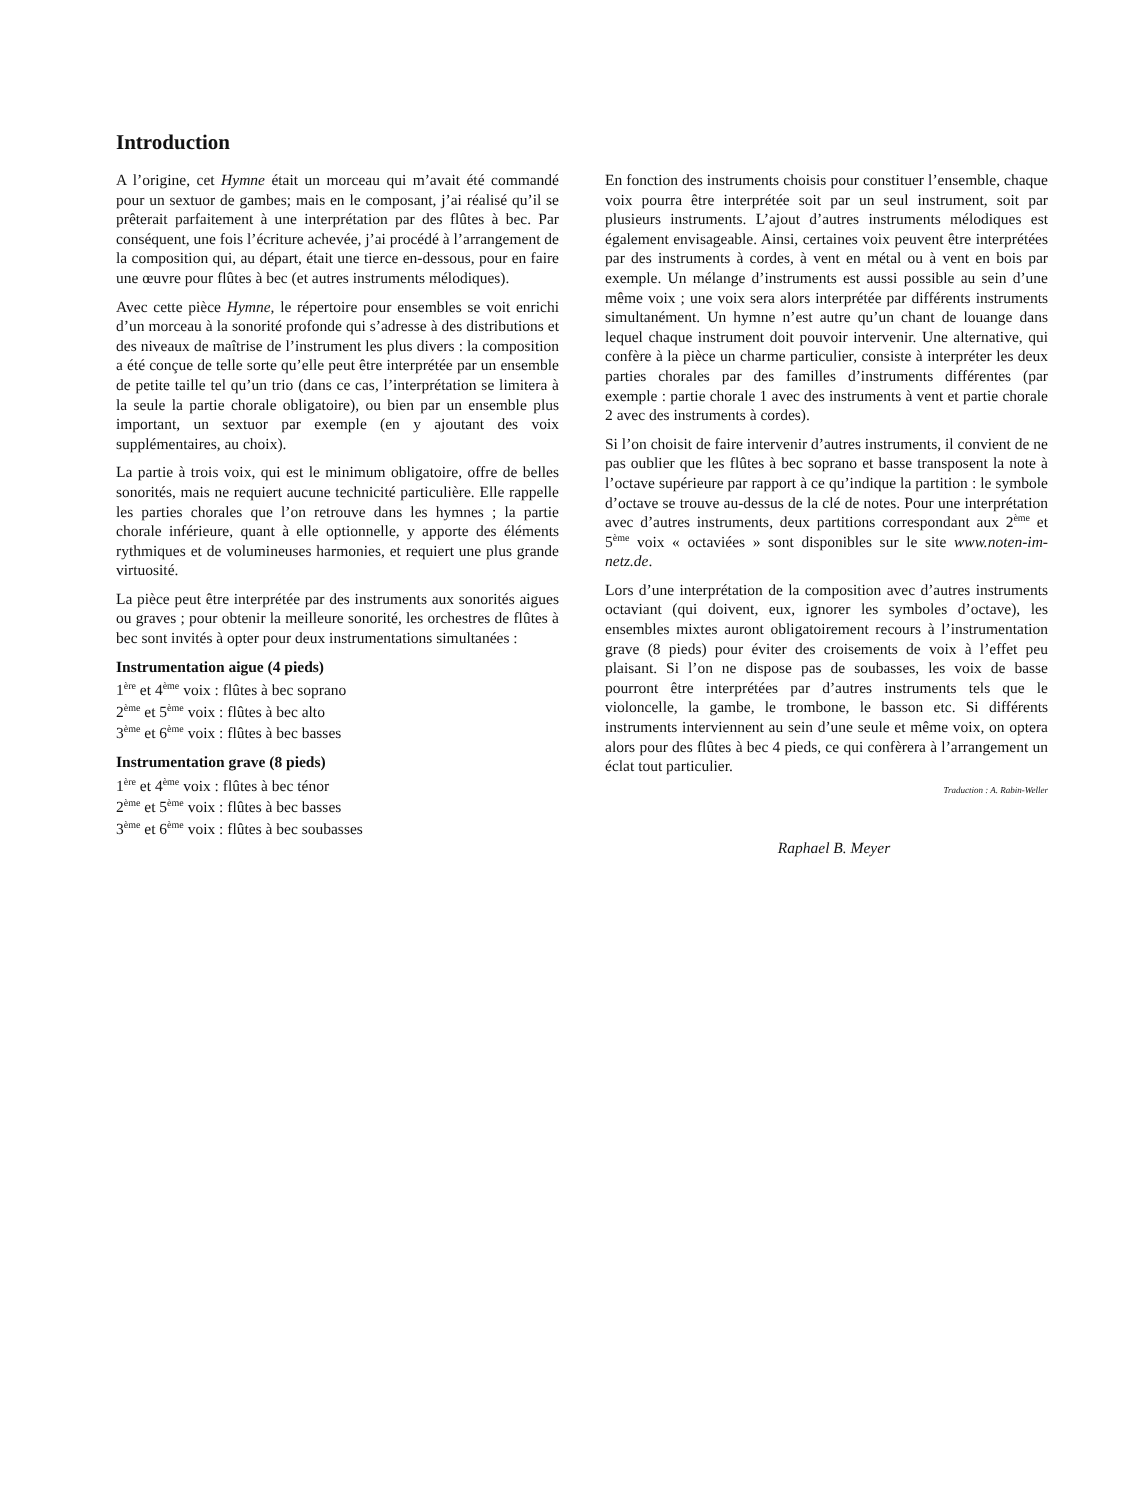Introduction
A l’origine, cet Hymne était un morceau qui m’avait été commandé pour un sextuor de gambes; mais en le composant, j’ai réalisé qu’il se prêterait parfaitement à une interprétation par des flûtes à bec. Par conséquent, une fois l’écriture achevée, j’ai procédé à l’arrangement de la composition qui, au départ, était une tierce en-dessous, pour en faire une œuvre pour flûtes à bec (et autres instruments mélodiques).
Avec cette pièce Hymne, le répertoire pour ensembles se voit enrichi d’un morceau à la sonorité profonde qui s’adresse à des distributions et des niveaux de maîtrise de l’instrument les plus divers : la composition a été conçue de telle sorte qu’elle peut être interprétée par un ensemble de petite taille tel qu’un trio (dans ce cas, l’interprétation se limitera à la seule la partie chorale obligatoire), ou bien par un ensemble plus important, un sextuor par exemple (en y ajoutant des voix supplémentaires, au choix).
La partie à trois voix, qui est le minimum obligatoire, offre de belles sonorités, mais ne requiert aucune technicité particulière. Elle rappelle les parties chorales que l’on retrouve dans les hymnes ; la partie chorale inférieure, quant à elle optionnelle, y apporte des éléments rythmiques et de volumineuses harmonies, et requiert une plus grande virtuosité.
La pièce peut être interprétée par des instruments aux sonorités aigues ou graves ; pour obtenir la meilleure sonorité, les orchestres de flûtes à bec sont invités à opter pour deux instrumentations simultanées :
Instrumentation aigue (4 pieds)
1<sup>ère</sup> et 4<sup>ème</sup> voix : flûtes à bec soprano
2<sup>ème</sup> et 5<sup>ème</sup> voix : flûtes à bec alto
3<sup>ème</sup> et 6<sup>ème</sup> voix : flûtes à bec basses
Instrumentation grave (8 pieds)
1<sup>ère</sup> et 4<sup>ème</sup> voix : flûtes à bec ténor
2<sup>ème</sup> et 5<sup>ème</sup> voix : flûtes à bec basses
3<sup>ème</sup> et 6<sup>ème</sup> voix : flûtes à bec soubasses
En fonction des instruments choisis pour constituer l’ensemble, chaque voix pourra être interprétée soit par un seul instrument, soit par plusieurs instruments. L’ajout d’autres instruments mélodiques est également envisageable. Ainsi, certaines voix peuvent être interprétées par des instruments à cordes, à vent en métal ou à vent en bois par exemple. Un mélange d’instruments est aussi possible au sein d’une même voix ; une voix sera alors interprétée par différents instruments simultanément. Un hymne n’est autre qu’un chant de louange dans lequel chaque instrument doit pouvoir intervenir. Une alternative, qui confère à la pièce un charme particulier, consiste à interpréter les deux parties chorales par des familles d’instruments différentes (par exemple : partie chorale 1 avec des instruments à vent et partie chorale 2 avec des instruments à cordes).
Si l’on choisit de faire intervenir d’autres instruments, il convient de ne pas oublier que les flûtes à bec soprano et basse transposent la note à l’octave supérieure par rapport à ce qu’indique la partition : le symbole d’octave se trouve au-dessus de la clé de notes. Pour une interprétation avec d’autres instruments, deux partitions correspondant aux 2<sup>ème</sup> et 5<sup>ème</sup> voix « octaviées » sont disponibles sur le site www.noten-im-netz.de.
Lors d’une interprétation de la composition avec d’autres instruments octaviant (qui doivent, eux, ignorer les symboles d’octave), les ensembles mixtes auront obligatoirement recours à l’instrumentation grave (8 pieds) pour éviter des croisements de voix à l’effet peu plaisant. Si l’on ne dispose pas de soubasses, les voix de basse pourront être interprétées par d’autres instruments tels que le violoncelle, la gambe, le trombone, le basson etc. Si différents instruments interviennent au sein d’une seule et même voix, on optera alors pour des flûtes à bec 4 pieds, ce qui confèrera à l’arrangement un éclat tout particulier.
Traduction : A. Rabin-Weller
Raphael B. Meyer